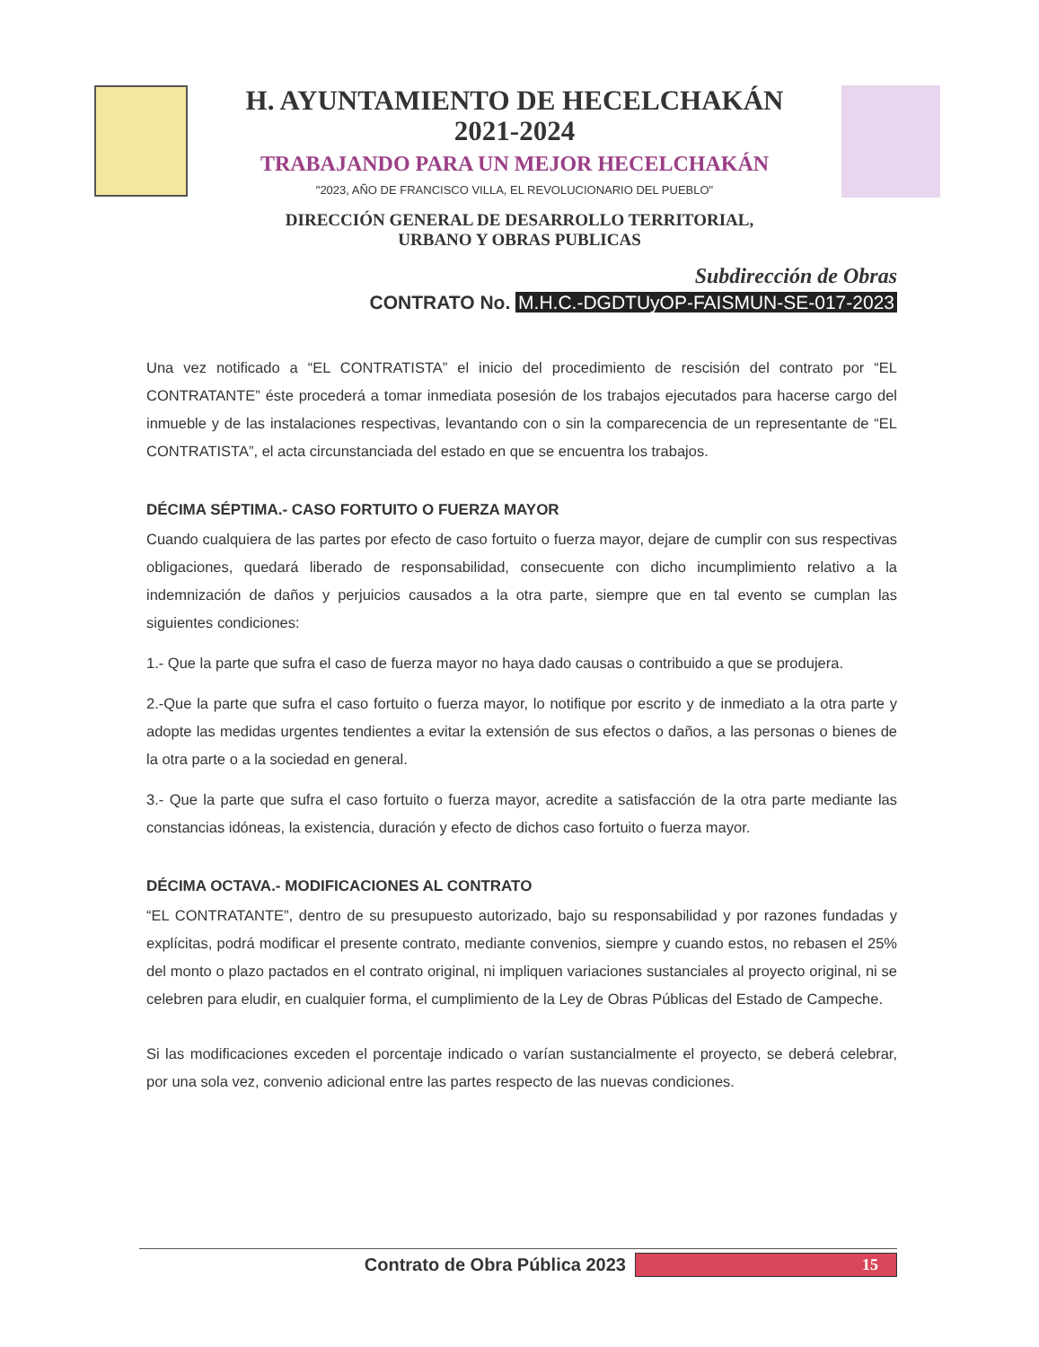H. AYUNTAMIENTO DE HECELCHAKÁN
2021-2024
TRABAJANDO PARA UN MEJOR HECELCHAKÁN
"2023, AÑO DE FRANCISCO VILLA, EL REVOLUCIONARIO DEL PUEBLO"
DIRECCIÓN GENERAL DE DESARROLLO TERRITORIAL,
URBANO Y OBRAS PUBLICAS
Subdirección de Obras
CONTRATO No. M.H.C.-DGDTUyOP-FAISMUN-SE-017-2023
Una vez notificado a “EL CONTRATISTA” el inicio del procedimiento de rescisión del contrato por “EL CONTRATANTE” éste procederá a tomar inmediata posesión de los trabajos ejecutados para hacerse cargo del inmueble y de las instalaciones respectivas, levantando con o sin la comparecencia de un representante de “EL CONTRATISTA”, el acta circunstanciada del estado en que se encuentra los trabajos.
DÉCIMA SÉPTIMA.- CASO FORTUITO O FUERZA MAYOR
Cuando cualquiera de las partes por efecto de caso fortuito o fuerza mayor, dejare de cumplir con sus respectivas obligaciones, quedará liberado de responsabilidad, consecuente con dicho incumplimiento relativo a la indemnización de daños y perjuicios causados a la otra parte, siempre que en tal evento se cumplan las siguientes condiciones:
1.- Que la parte que sufra el caso de fuerza mayor no haya dado causas o contribuido a que se produjera.
2.-Que la parte que sufra el caso fortuito o fuerza mayor, lo notifique por escrito y de inmediato a la otra parte y adopte las medidas urgentes tendientes a evitar la extensión de sus efectos o daños, a las personas o bienes de la otra parte o a la sociedad en general.
3.- Que la parte que sufra el caso fortuito o fuerza mayor, acredite a satisfacción de la otra parte mediante las constancias idóneas, la existencia, duración y efecto de dichos caso fortuito o fuerza mayor.
DÉCIMA OCTAVA.- MODIFICACIONES AL CONTRATO
“EL CONTRATANTE”, dentro de su presupuesto autorizado, bajo su responsabilidad y por razones fundadas y explícitas, podrá modificar el presente contrato, mediante convenios, siempre y cuando estos, no rebasen el 25% del monto o plazo pactados en el contrato original, ni impliquen variaciones sustanciales al proyecto original, ni se celebren para eludir, en cualquier forma, el cumplimiento de la Ley de Obras Públicas del Estado de Campeche.
Si las modificaciones exceden el porcentaje indicado o varían sustancialmente el proyecto, se deberá celebrar, por una sola vez, convenio adicional entre las partes respecto de las nuevas condiciones.
Contrato de Obra Pública 2023 15